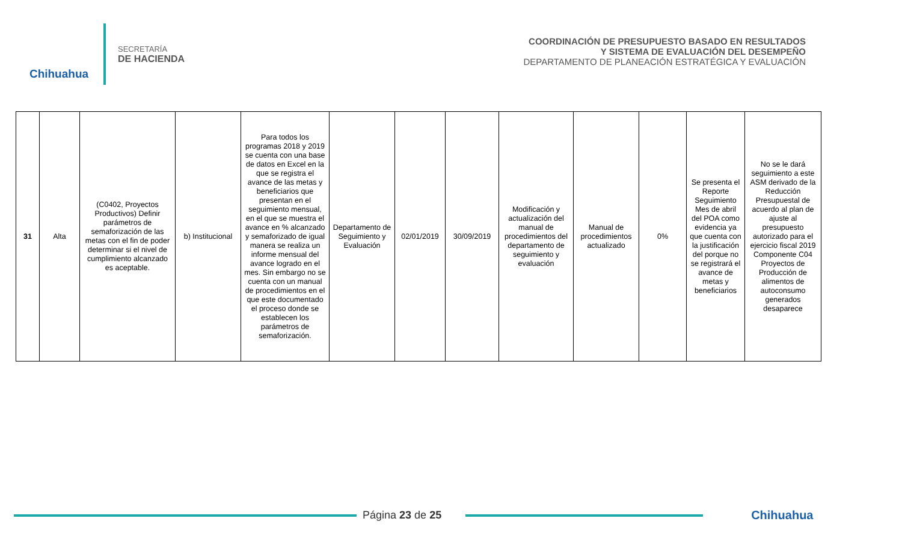Chihuahua
SECRETARÍA
DE HACIENDA
COORDINACIÓN DE PRESUPUESTO BASADO EN RESULTADOS
Y SISTEMA DE EVALUACIÓN DEL DESEMPEÑO
DEPARTAMENTO DE PLANEACIÓN ESTRATÉGICA Y EVALUACIÓN
| 31 | Alta | (C0402, Proyectos Productivos) Definir parámetros de semaforización de las metas con el fin de poder determinar si el nivel de cumplimiento alcanzado es aceptable. | b) Institucional | Para todos los programas 2018 y 2019 se cuenta con una base de datos en Excel en la que se registra el avance de las metas y beneficiarios que presentan en el seguimiento mensual, en el que se muestra el avance en % alcanzado y semaforizado de igual manera se realiza un informe mensual del avance logrado en el mes. Sin embargo no se cuenta con un manual de procedimientos en el que este documentado el proceso donde se establecen los parámetros de semaforización. | Departamento de Seguimiento y Evaluación | 02/01/2019 | 30/09/2019 | Modificación y actualización del manual de procedimientos del departamento de seguimiento y evaluación | Manual de procedimientos actualizado | 0% | Se presenta el Reporte Seguimiento Mes de abril del POA como evidencia ya que cuenta con la justificación del porque no se registrará el avance de metas y beneficiarios | No se le dará seguimiento a este ASM derivado de la Reducción Presupuestal de acuerdo al plan de ajuste al presupuesto autorizado para el ejercicio fiscal 2019 Componente C04 Proyectos de Producción de alimentos de autoconsumo generados desaparece |
Página 23 de 25 Chihuahua